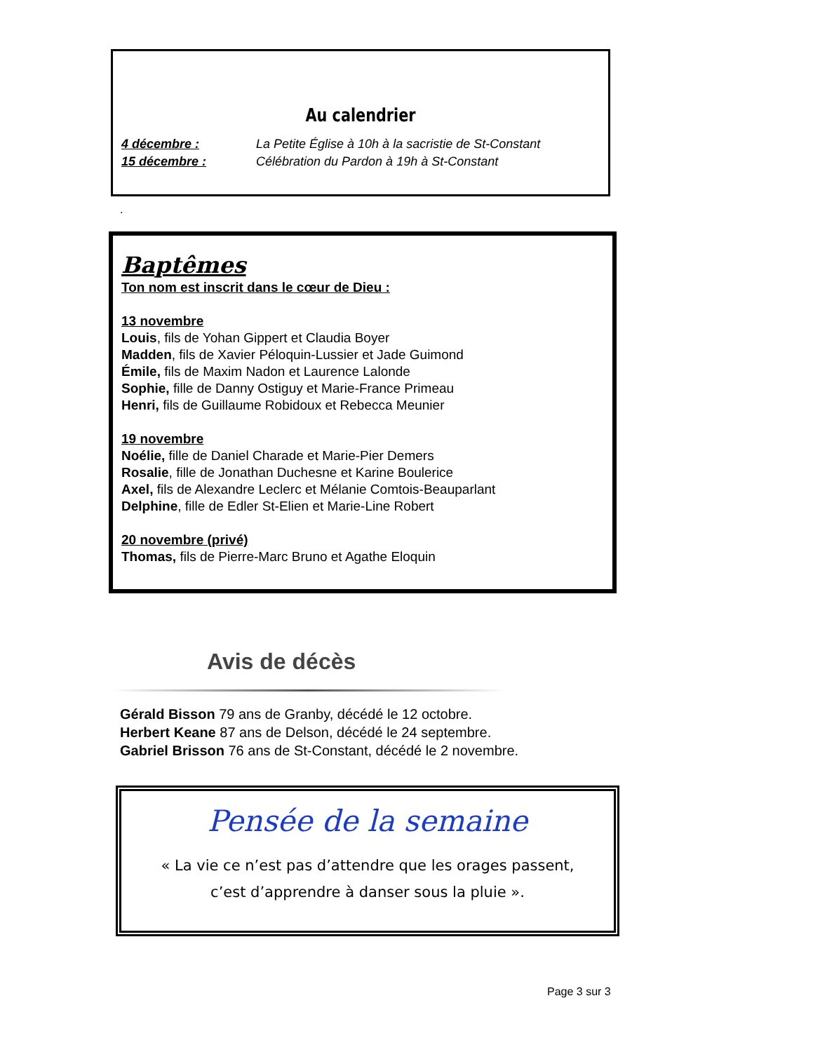Au calendrier
4 décembre : La Petite Église à 10h à la sacristie de St-Constant
15 décembre : Célébration du Pardon à 19h à St-Constant
.
Baptêmes
Ton nom est inscrit dans le cœur de Dieu :
13 novembre
Louis, fils de Yohan Gippert et Claudia Boyer
Madden, fils de Xavier Péloquin-Lussier et Jade Guimond
Émile, fils de Maxim Nadon et Laurence Lalonde
Sophie, fille de Danny Ostiguy et Marie-France Primeau
Henri, fils de Guillaume Robidoux et Rebecca Meunier
19 novembre
Noélie, fille de Daniel Charade et Marie-Pier Demers
Rosalie, fille de Jonathan Duchesne et Karine Boulerice
Axel, fils de Alexandre Leclerc et Mélanie Comtois-Beauparlant
Delphine, fille de Edler St-Elien et Marie-Line Robert
20 novembre (privé)
Thomas, fils de Pierre-Marc Bruno et Agathe Eloquin
Avis de décès
Gérald Bisson 79 ans de Granby, décédé le 12 octobre.
Herbert Keane 87 ans de Delson, décédé le 24 septembre.
Gabriel Brisson 76 ans de St-Constant, décédé le 2 novembre.
Pensée de la semaine
« La vie ce n’est pas d’attendre que les orages passent,
c’est d’apprendre à danser sous la pluie ».
Page 3 sur 3